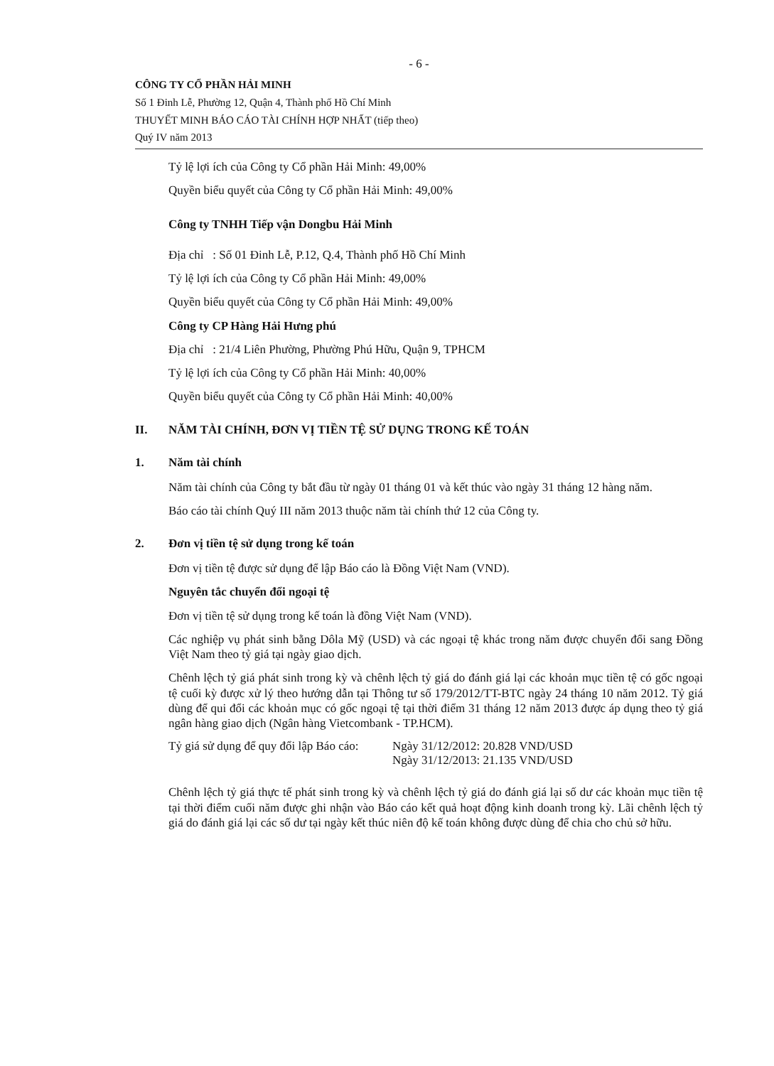- 6 -
CÔNG TY CỔ PHẦN HẢI MINH
Số 1 Đinh Lễ, Phường 12, Quận 4, Thành phố Hồ Chí Minh
THUYẾT MINH BÁO CÁO TÀI CHÍNH HỢP NHẤT (tiếp theo)
Quý IV năm 2013
Tỷ lệ lợi ích của Công ty Cổ phần Hải Minh: 49,00%
Quyền biểu quyết của Công ty Cổ phần Hải Minh: 49,00%
Công ty TNHH Tiếp vận Dongbu Hải Minh
Địa chỉ : Số 01 Đinh Lễ, P.12, Q.4, Thành phố Hồ Chí Minh
Tỷ lệ lợi ích của Công ty Cổ phần Hải Minh: 49,00%
Quyền biểu quyết của Công ty Cổ phần Hải Minh: 49,00%
Công ty CP Hàng Hải Hưng phú
Địa chỉ : 21/4 Liên Phường, Phường Phú Hữu, Quận 9, TPHCM
Tỷ lệ lợi ích của Công ty Cổ phần Hải Minh: 40,00%
Quyền biểu quyết của Công ty Cổ phần Hải Minh: 40,00%
II. NĂM TÀI CHÍNH, ĐƠN VỊ TIỀN TỆ SỬ DỤNG TRONG KẾ TOÁN
1. Năm tài chính
Năm tài chính của Công ty bắt đầu từ ngày 01 tháng 01 và kết thúc vào ngày 31 tháng 12 hàng năm.
Báo cáo tài chính Quý III năm 2013 thuộc năm tài chính thứ 12 của Công ty.
2. Đơn vị tiền tệ sử dụng trong kế toán
Đơn vị tiền tệ được sử dụng để lập Báo cáo là Đồng Việt Nam (VND).
Nguyên tắc chuyển đổi ngoại tệ
Đơn vị tiền tệ sử dụng trong kế toán là đồng Việt Nam (VND).
Các nghiệp vụ phát sinh bằng Dôla Mỹ (USD) và các ngoại tệ khác trong năm được chuyển đổi sang Đồng Việt Nam theo tỷ giá tại ngày giao dịch.
Chênh lệch tỷ giá phát sinh trong kỳ và chênh lệch tỷ giá do đánh giá lại các khoản mục tiền tệ có gốc ngoại tệ cuối kỳ được xử lý theo hướng dẫn tại Thông tư số 179/2012/TT-BTC ngày 24 tháng 10 năm 2012. Tỷ giá dùng để qui đổi các khoản mục có gốc ngoại tệ tại thời điểm 31 tháng 12 năm 2013 được áp dụng theo tỷ giá ngân hàng giao dịch (Ngân hàng Vietcombank - TP.HCM).
Tỷ giá sử dụng để quy đổi lập Báo cáo:
Ngày 31/12/2012: 20.828 VND/USD
Ngày 31/12/2013: 21.135 VND/USD
Chênh lệch tỷ giá thực tế phát sinh trong kỳ và chênh lệch tỷ giá do đánh giá lại số dư các khoản mục tiền tệ tại thời điểm cuối năm được ghi nhận vào Báo cáo kết quả hoạt động kinh doanh trong kỳ. Lãi chênh lệch tỷ giá do đánh giá lại các số dư tại ngày kết thúc niên độ kế toán không được dùng để chia cho chủ sở hữu.